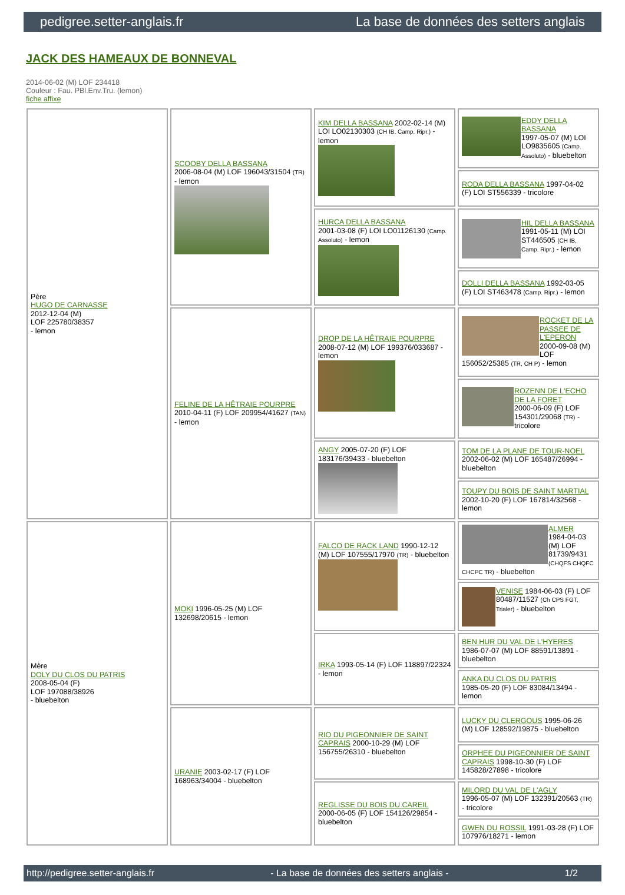pedigree.setter-anglais.fr La base de données des setters anglais
JACK DES HAMEAUX DE BONNEVAL
2014-06-02 (M) LOF 234418
Couleur : Fau. PBl.Env.Tru. (lemon)
fiche affixe
| Père HUGO DE CARNASSE 2012-12-04 (M) LOF 225780/38357 - lemon | SCOOBY DELLA BASSANA 2006-08-04 (M) LOF 196043/31504 (TR) - lemon | KIM DELLA BASSANA 2002-02-14 (M) LOI LO02130303 (CH IB, Camp. Ripr.) - lemon | EDDY DELLA BASSANA 1997-05-07 (M) LOI LO9835605 (Camp. Assoluto) - bluebelton |
| | | | RODA DELLA BASSANA 1997-04-02 (F) LOI ST556339 - tricolore |
| | | HURCA DELLA BASSANA 2001-03-08 (F) LOI LO01126130 (Camp. Assoluto) - lemon | HIL DELLA BASSANA 1991-05-11 (M) LOI ST446505 (CH IB, Camp. Ripr.) - lemon |
| | | | DOLLI DELLA BASSANA 1992-03-05 (F) LOI ST463478 (Camp. Ripr.) - lemon |
| | FELINE DE LA HÊTRAIE POURPRE 2010-04-11 (F) LOF 209954/41627 (TAN) - lemon | DROP DE LA HÊTRAIE POURPRE 2008-07-12 (M) LOF 199376/033687 - lemon | ROCKET DE LA PASSEE DE L'EPERON 2000-09-08 (M) LOF 156052/25385 (TR, CH P) - lemon |
| | | | ROZENN DE L'ECHO DE LA FORET 2000-06-09 (F) LOF 154301/29068 (TR) - tricolore |
| | | ANGY 2005-07-20 (F) LOF 183176/39433 - bluebelton | TOM DE LA PLANE DE TOUR-NOEL 2002-06-02 (M) LOF 165487/26994 - bluebelton |
| | | | TOUPY DU BOIS DE SAINT MARTIAL 2002-10-20 (F) LOF 167814/32568 - lemon |
| Mère DOLY DU CLOS DU PATRIS 2008-05-04 (F) LOF 197088/38926 - bluebelton | MOKI 1996-05-25 (M) LOF 132698/20615 - lemon | FALCO DE RACK LAND 1990-12-12 (M) LOF 107555/17970 (TR) - bluebelton | ALMER 1984-04-03 (M) LOF 81739/9431 (CHQFS CHQFC CHCPC TR) - bluebelton |
| | | | VENISE 1984-06-03 (F) LOF 80487/11527 (Ch CPS FGT, Trialer) - bluebelton |
| | | IRKA 1993-05-14 (F) LOF 118897/22324 - lemon | BEN HUR DU VAL DE L'HYERES 1986-07-07 (M) LOF 88591/13891 - bluebelton |
| | | | ANKA DU CLOS DU PATRIS 1985-05-20 (F) LOF 83084/13494 - lemon |
| | URANIE 2003-02-17 (F) LOF 168963/34004 - bluebelton | RIO DU PIGEONNIER DE SAINT CAPRAIS 2000-10-29 (M) LOF 156755/26310 - bluebelton | LUCKY DU CLERGOUS 1995-06-26 (M) LOF 128592/19875 - bluebelton |
| | | | ORPHEE DU PIGEONNIER DE SAINT CAPRAIS 1998-10-30 (F) LOF 145828/27898 - tricolore |
| | | REGLISSE DU BOIS DU CAREIL 2000-06-05 (F) LOF 154126/29854 - bluebelton | MILORD DU VAL DE L'AGLY 1996-05-07 (M) LOF 132391/20563 (TR) - tricolore |
| | | | GWEN DU ROSSIL 1991-03-28 (F) LOF 107976/18271 - lemon |
http://pedigree.setter-anglais.fr - La base de données des setters anglais - 1/2